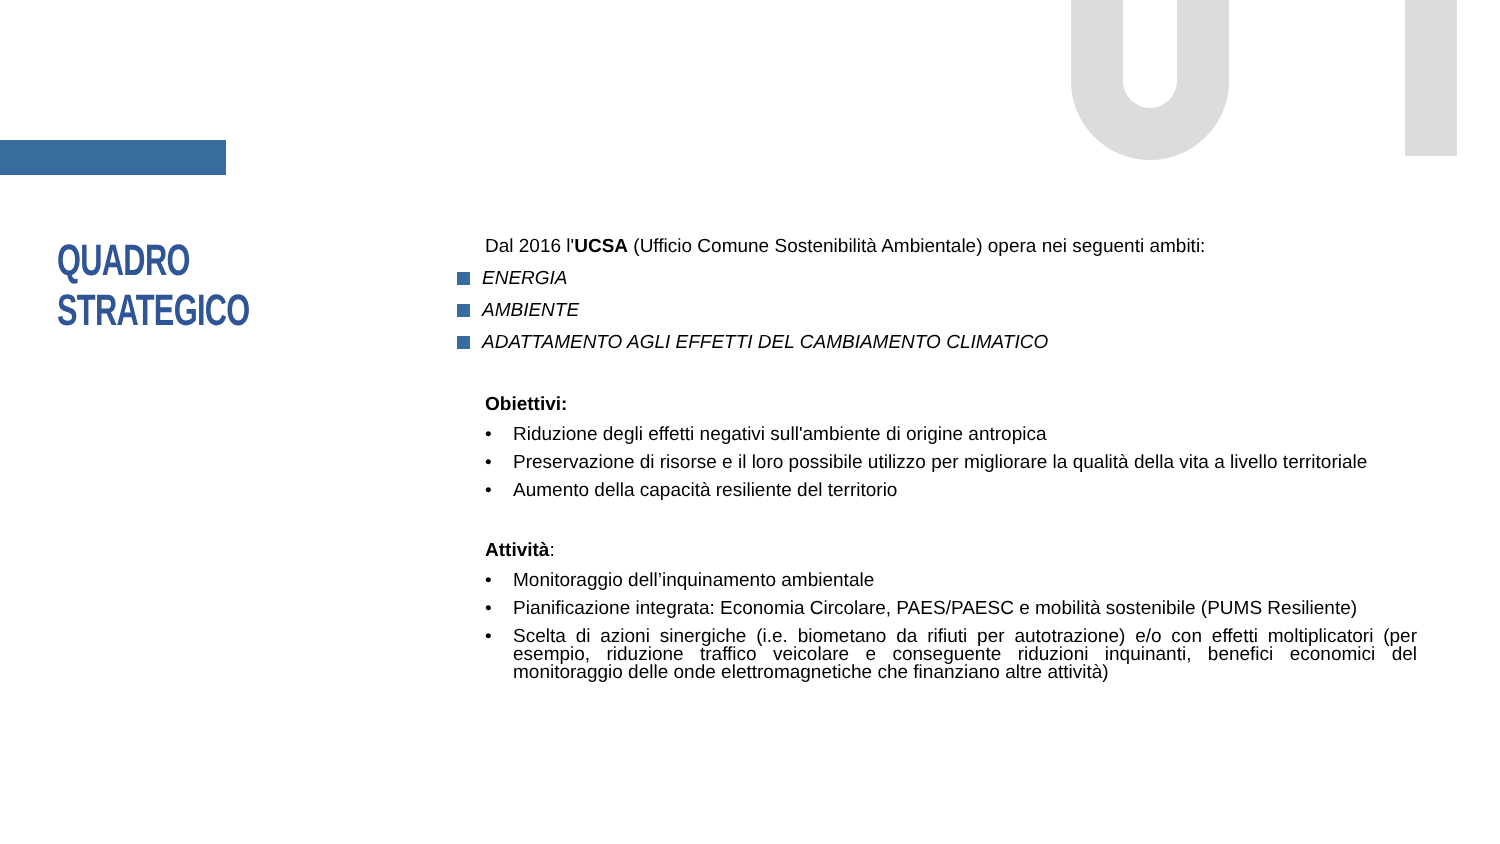QUADRO STRATEGICO
Dal 2016 l'UCSA (Ufficio Comune Sostenibilità Ambientale) opera nei seguenti ambiti:
ENERGIA
AMBIENTE
ADATTAMENTO AGLI EFFETTI DEL CAMBIAMENTO CLIMATICO
Obiettivi:
• Riduzione degli effetti negativi sull'ambiente di origine antropica
• Preservazione di risorse e il loro possibile utilizzo per migliorare la qualità della vita a livello territoriale
• Aumento della capacità resiliente del territorio
Attività:
• Monitoraggio dell’inquinamento ambientale
• Pianificazione integrata: Economia Circolare, PAES/PAESC e mobilità sostenibile (PUMS Resiliente)
• Scelta di azioni sinergiche (i.e. biometano da rifiuti per autotrazione) e/o con effetti moltiplicatori (per esempio, riduzione traffico veicolare e conseguente riduzioni inquinanti, benefici economici del monitoraggio delle onde elettromagnetiche che finanziano altre attività)